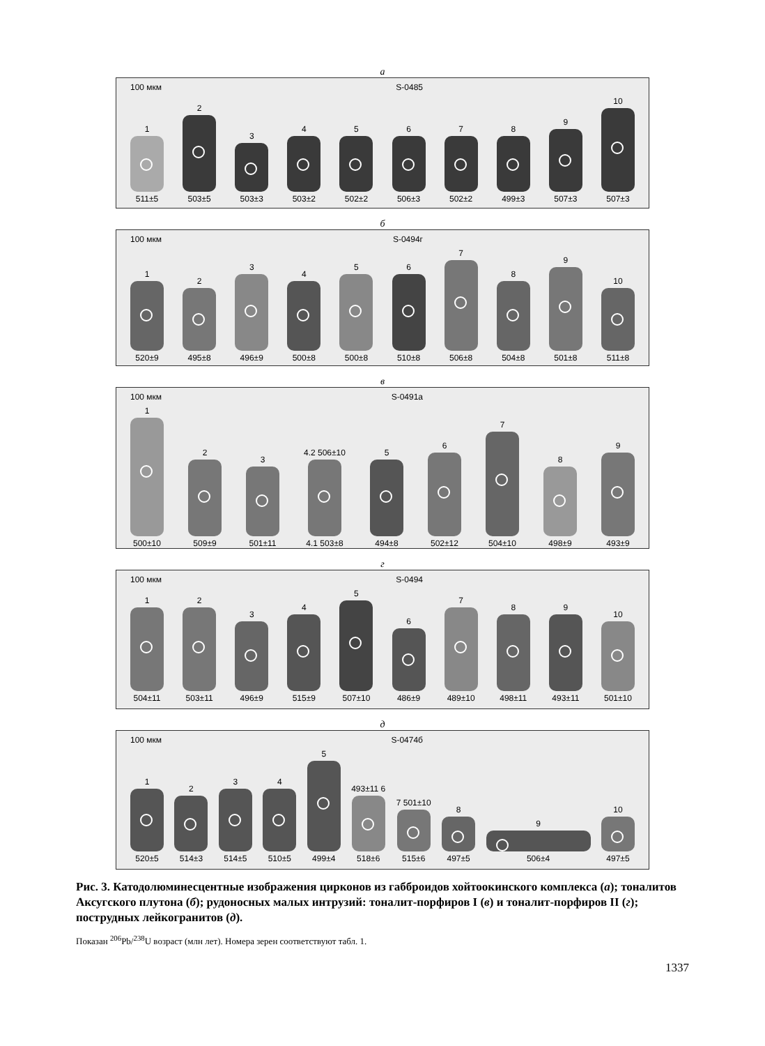a
100 мкм S-0485
1
511±5
2
503±5
3
503±3
4
503±2
5
502±2
6
506±3
7
502±2
8
499±3
9
507±3
10
507±3
б
100 мкм S-0494г
1
520±9
2
495±8
3
496±9
4
500±8
5
500±8
6
510±8
7
506±8
8
504±8
9
501±8
10
511±8
в
100 мкм S-0491a
1
500±10
2
509±9
3
501±11
4.2 506±10
4.1 503±8
5
494±8
6
502±12
7
504±10
8
498±9
9
493±9
г
100 мкм S-0494
1
504±11
2
503±11
3
496±9
4
515±9
5
507±10
6
486±9
7
489±10
8
498±11
9
493±11
10
501±10
д
100 мкм S-0474б
1
520±5
2
514±3
3
514±5
4
510±5
5
499±4
493±11 6
518±6
7 501±10
515±6
8
497±5
9
506±4
10
497±5
Рис. 3. Катодолюминесцентные изображения цирконов из габброидов хойтоокинского комплекса (а); тоналитов Аксугского плутона (б); рудоносных малых интрузий: тоналит-порфиров I (в) и тоналит-порфиров II (г); пострудных лейкогранитов (д).
Показан <sup>206</sup>Pb/<sup>238</sup>U возраст (млн лет). Номера зерен соответствуют табл. 1.
1337